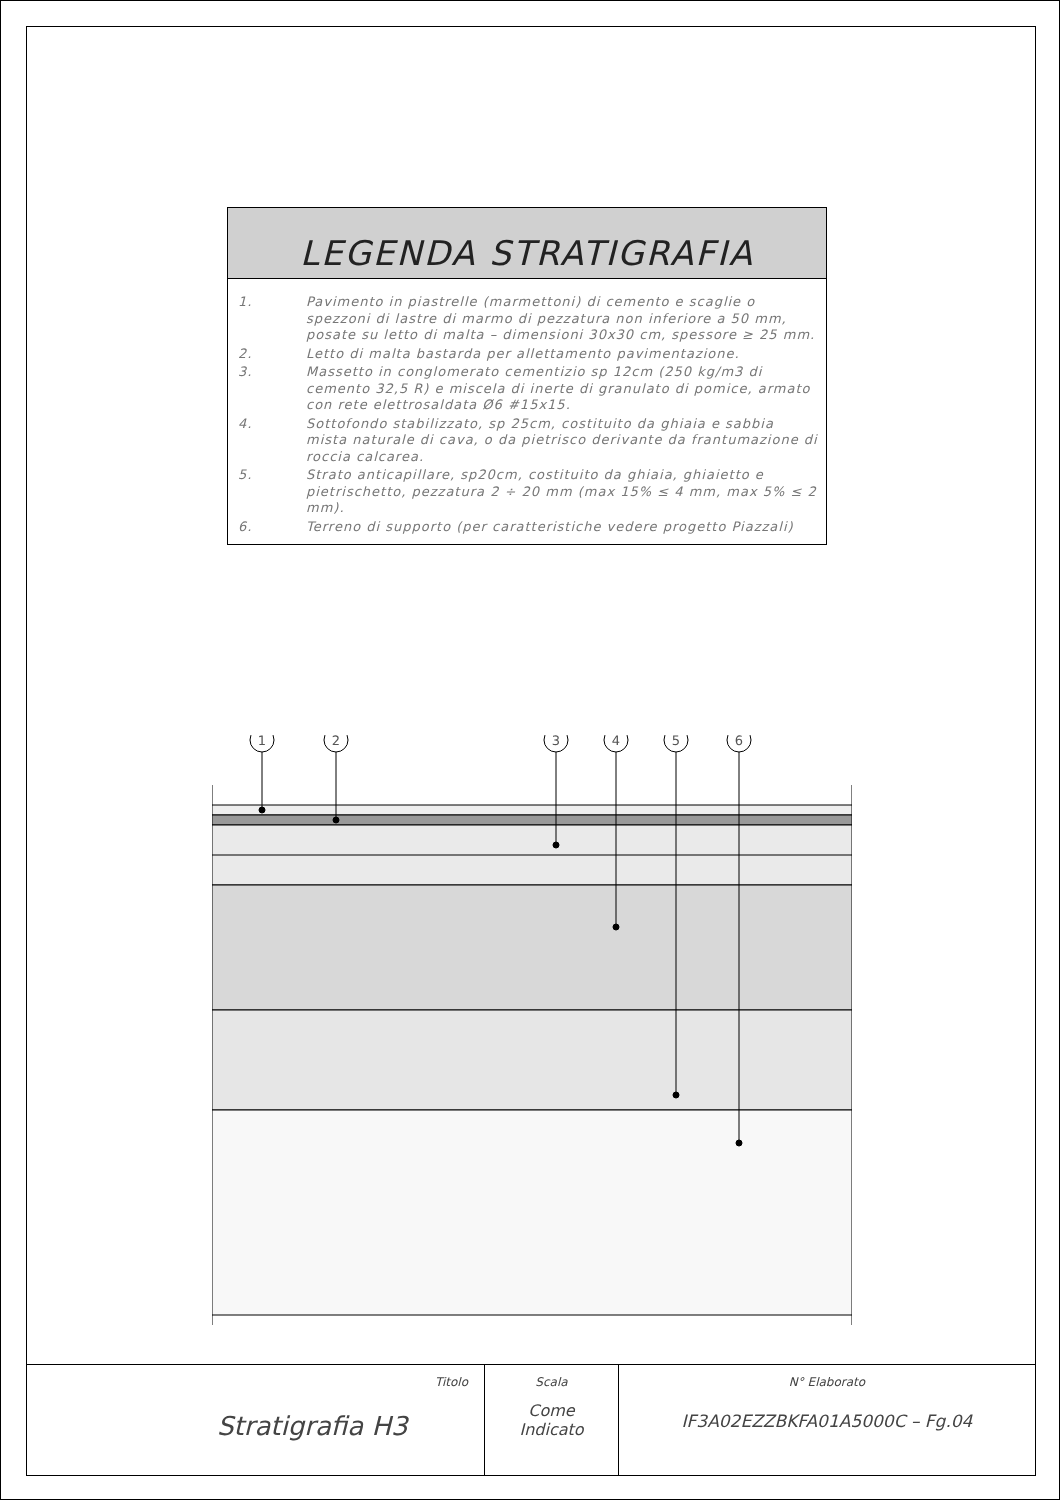LEGENDA STRATIGRAFIA
| 1. | Pavimento in piastrelle (marmettoni) di cemento e scaglie o spezzoni di lastre di marmo di pezzatura non inferiore a 50 mm, posate su letto di malta – dimensioni 30x30 cm, spessore ≥ 25 mm. |
| 2. | Letto di malta bastarda per allettamento pavimentazione. |
| 3. | Massetto in conglomerato cementizio sp 12cm (250 kg/m3 di cemento 32,5 R) e miscela di inerte di granulato di pomice, armato con rete elettrosaldata Ø6 #15x15. |
| 4. | Sottofondo stabilizzato, sp 25cm, costituito da ghiaia e sabbia mista naturale di cava, o da pietrisco derivante da frantumazione di roccia calcarea. |
| 5. | Strato anticapillare, sp20cm, costituito da ghiaia, ghiaietto e pietrischetto, pezzatura 2 ÷ 20 mm (max 15% ≤ 4 mm, max 5% ≤ 2 mm). |
| 6. | Terreno di supporto (per caratteristiche vedere progetto Piazzali) |
1
2
3
4
5
6
Titolo
Stratigrafia H3
Scala
Come
Indicato
N° Elaborato
IF3A02EZZBKFA01A5000C – Fg.04